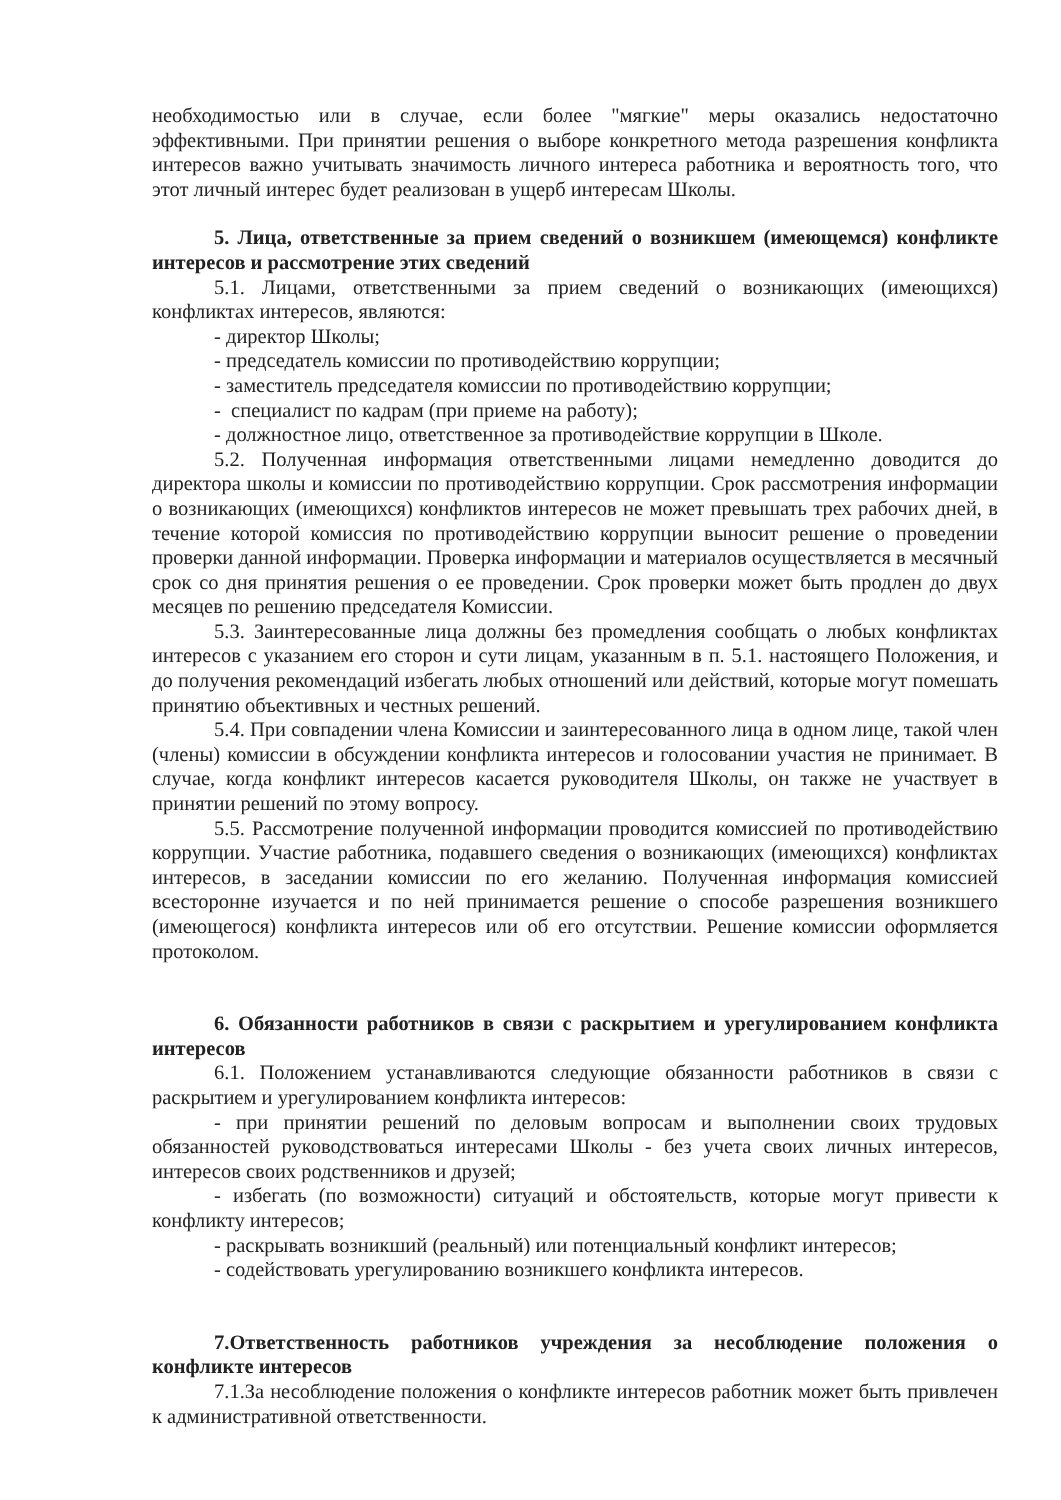необходимостью или в случае, если более "мягкие" меры оказались недостаточно эффективными. При принятии решения о выборе конкретного метода разрешения конфликта интересов важно учитывать значимость личного интереса работника и вероятность того, что этот личный интерес будет реализован в ущерб интересам Школы.
5. Лица, ответственные за прием сведений о возникшем (имеющемся) конфликте интересов и рассмотрение этих сведений
5.1. Лицами, ответственными за прием сведений о возникающих (имеющихся) конфликтах интересов, являются:
- директор Школы;
- председатель комиссии по противодействию коррупции;
- заместитель председателя комиссии по противодействию коррупции;
- специалист по кадрам (при приеме на работу);
- должностное лицо, ответственное за противодействие коррупции в Школе.
5.2. Полученная информация ответственными лицами немедленно доводится до директора школы и комиссии по противодействию коррупции. Срок рассмотрения информации о возникающих (имеющихся) конфликтов интересов не может превышать трех рабочих дней, в течение которой комиссия по противодействию коррупции выносит решение о проведении проверки данной информации. Проверка информации и материалов осуществляется в месячный срок со дня принятия решения о ее проведении. Срок проверки может быть продлен до двух месяцев по решению председателя Комиссии.
5.3. Заинтересованные лица должны без промедления сообщать о любых конфликтах интересов с указанием его сторон и сути лицам, указанным в п. 5.1. настоящего Положения, и до получения рекомендаций избегать любых отношений или действий, которые могут помешать принятию объективных и честных решений.
5.4. При совпадении члена Комиссии и заинтересованного лица в одном лице, такой член (члены) комиссии в обсуждении конфликта интересов и голосовании участия не принимает. В случае, когда конфликт интересов касается руководителя Школы, он также не участвует в принятии решений по этому вопросу.
5.5. Рассмотрение полученной информации проводится комиссией по противодействию коррупции. Участие работника, подавшего сведения о возникающих (имеющихся) конфликтах интересов, в заседании комиссии по его желанию. Полученная информация комиссией всесторонне изучается и по ней принимается решение о способе разрешения возникшего (имеющегося) конфликта интересов или об его отсутствии. Решение комиссии оформляется протоколом.
6. Обязанности работников в связи с раскрытием и урегулированием конфликта интересов
6.1. Положением устанавливаются следующие обязанности работников в связи с раскрытием и урегулированием конфликта интересов:
- при принятии решений по деловым вопросам и выполнении своих трудовых обязанностей руководствоваться интересами Школы - без учета своих личных интересов, интересов своих родственников и друзей;
- избегать (по возможности) ситуаций и обстоятельств, которые могут привести к конфликту интересов;
- раскрывать возникший (реальный) или потенциальный конфликт интересов;
- содействовать урегулированию возникшего конфликта интересов.
7.Ответственность работников учреждения за несоблюдение положения о конфликте интересов
7.1.За несоблюдение положения о конфликте интересов работник может быть привлечен к административной ответственности.